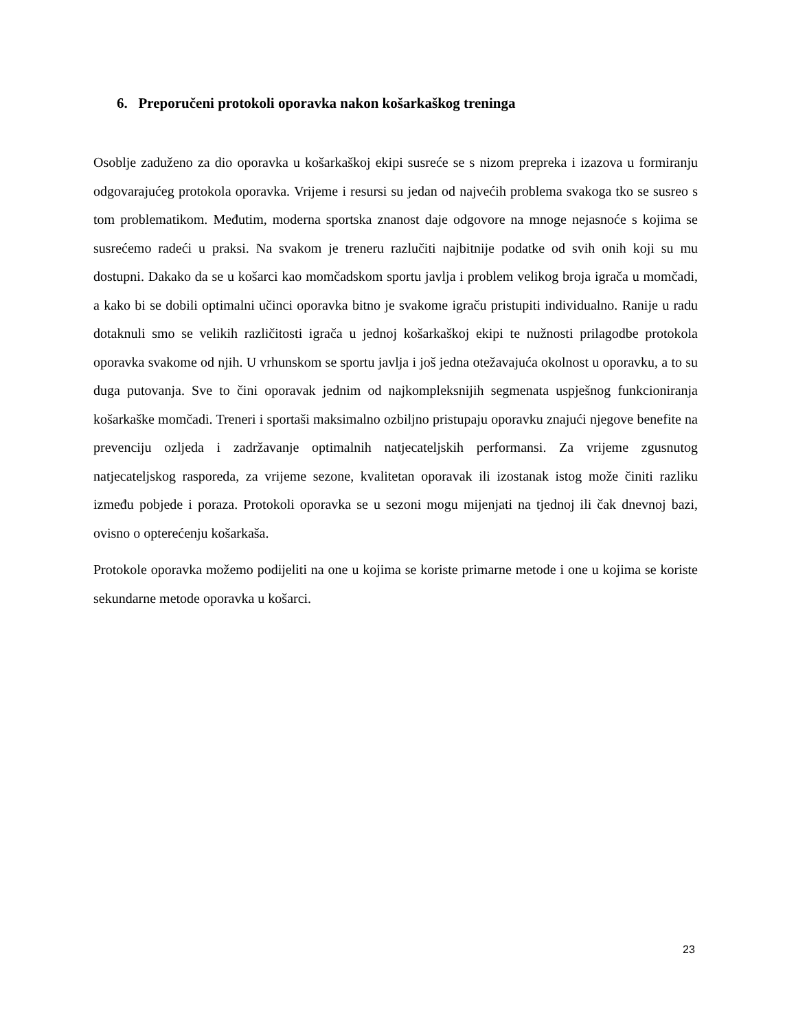6. Preporučeni protokoli oporavka nakon košarkaškog treninga
Osoblje zaduženo za dio oporavka u košarkaškoj ekipi susreće se s nizom prepreka i izazova u formiranju odgovarajućeg protokola oporavka. Vrijeme i resursi su jedan od najvećih problema svakoga tko se susreo s tom problematikom. Međutim, moderna sportska znanost daje odgovore na mnoge nejasnoće s kojima se susrećemo radeći u praksi. Na svakom je treneru razlučiti najbitnije podatke od svih onih koji su mu dostupni. Dakako da se u košarci kao momčadskom sportu javlja i problem velikog broja igrača u momčadi, a kako bi se dobili optimalni učinci oporavka bitno je svakome igraču pristupiti individualno. Ranije u radu dotaknuli smo se velikih različitosti igrača u jednoj košarkaškoj ekipi te nužnosti prilagodbe protokola oporavka svakome od njih. U vrhunskom se sportu javlja i još jedna otežavajuća okolnost u oporavku, a to su duga putovanja. Sve to čini oporavak jednim od najkompleksnijih segmenata uspješnog funkcioniranja košarkaške momčadi. Treneri i sportaši maksimalno ozbiljno pristupaju oporavku znajući njegove benefite na prevenciju ozljeda i zadržavanje optimalnih natjecateljskih performansi. Za vrijeme zgusnutog natjecateljskog rasporeda, za vrijeme sezone, kvalitetan oporavak ili izostanak istog može činiti razliku između pobjede i poraza. Protokoli oporavka se u sezoni mogu mijenjati na tjednoj ili čak dnevnoj bazi, ovisno o opterećenju košarkaša.
Protokole oporavka možemo podijeliti na one u kojima se koriste primarne metode i one u kojima se koriste sekundarne metode oporavka u košarci.
23